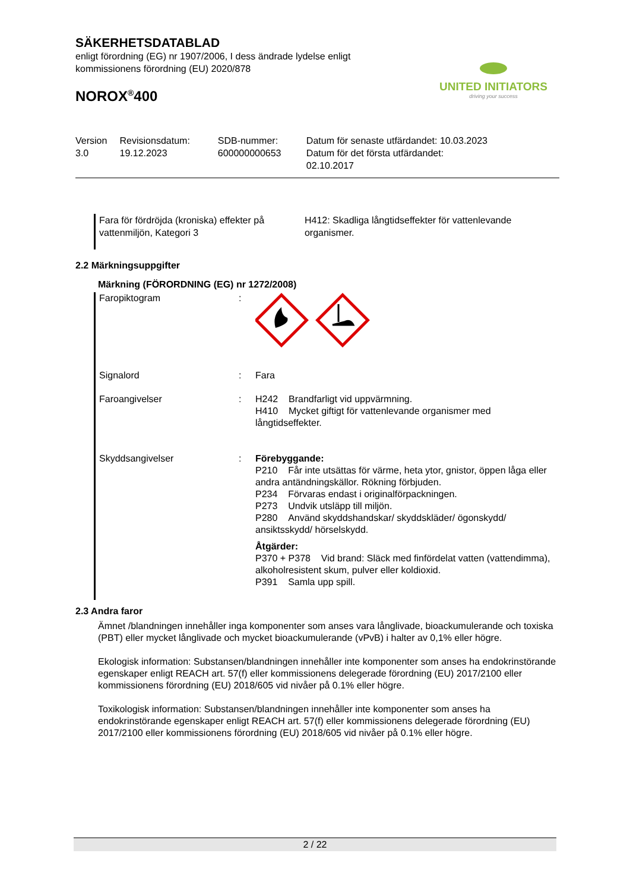UNITED INITIATORS
driving your success
SÄKERHETSDATABLAD
enligt förordning (EG) nr 1907/2006, I dess ändrade lydelse enligt
kommissionens förordning (EU) 2020/878
NOROX<sup>®</sup>400
| Version 3.0 | Revisionsdatum: 19.12.2023 | SDB-nummer: 600000000653 | Datum för senaste utfärdandet: 10.03.2023 Datum för det första utfärdandet: 02.10.2017 |
Fara för fördröjda (kroniska) effekter på vattenmiljön, Kategori 3
H412: Skadliga långtidseffekter för vattenlevande organismer.
2.2 Märkningsuppgifter
Märkning (FÖRORDNING (EG) nr 1272/2008)
| Faropiktogram | : | |
| Signalord | : | Fara |
| Faroangivelser | : | H242 Brandfarligt vid uppvärmning. H410 Mycket giftigt för vattenlevande organismer med långtidseffekter. |
| Skyddsangivelser | : | Förebyggande: P210 Får inte utsättas för värme, heta ytor, gnistor, öppen låga eller andra antändningskällor. Rökning förbjuden. P234 Förvaras endast i originalförpackningen. P273 Undvik utsläpp till miljön. P280 Använd skyddshandskar/ skyddskläder/ ögonskydd/ ansiktsskydd/ hörselskydd. Åtgärder: P370 + P378 Vid brand: Släck med finfördelat vatten (vattendimma), alkoholresistent skum, pulver eller koldioxid. P391 Samla upp spill. |
2.3 Andra faror
Ämnet /blandningen innehåller inga komponenter som anses vara långlivade, bioackumulerande och toxiska (PBT) eller mycket långlivade och mycket bioackumulerande (vPvB) i halter av 0,1% eller högre.
Ekologisk information: Substansen/blandningen innehåller inte komponenter som anses ha endokrinstörande egenskaper enligt REACH art. 57(f) eller kommissionens delegerade förordning (EU) 2017/2100 eller kommissionens förordning (EU) 2018/605 vid nivåer på 0.1% eller högre.
Toxikologisk information: Substansen/blandningen innehåller inte komponenter som anses ha endokrinstörande egenskaper enligt REACH art. 57(f) eller kommissionens delegerade förordning (EU) 2017/2100 eller kommissionens förordning (EU) 2018/605 vid nivåer på 0.1% eller högre.
2 / 22